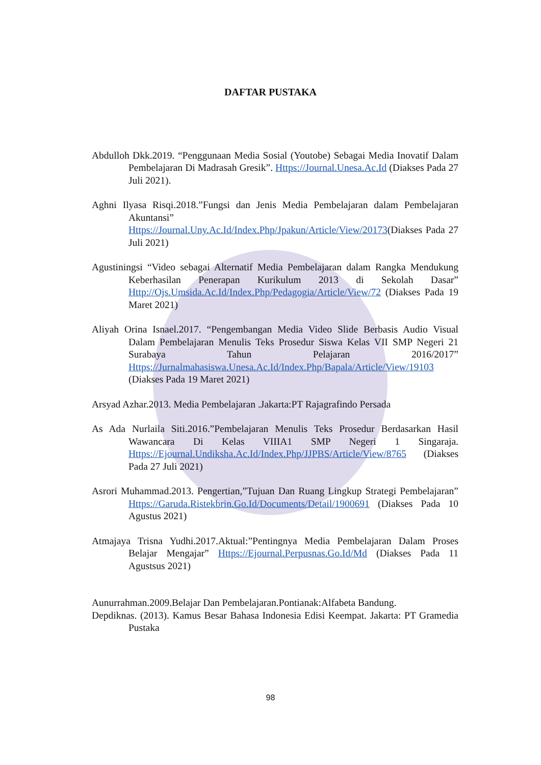DAFTAR PUSTAKA
Abdulloh Dkk.2019. “Penggunaan Media Sosial (Youtobe) Sebagai Media Inovatif Dalam Pembelajaran Di Madrasah Gresik”. Https://Journal.Unesa.Ac.Id (Diakses Pada 27 Juli 2021).
Aghni Ilyasa Risqi.2018.”Fungsi dan Jenis Media Pembelajaran dalam Pembelajaran Akuntansi” Https://Journal.Uny.Ac.Id/Index.Php/Jpakun/Article/View/20173(Diakses Pada 27 Juli 2021)
Agustiningsi “Video sebagai Alternatif Media Pembelajaran dalam Rangka Mendukung Keberhasilan Penerapan Kurikulum 2013 di Sekolah Dasar” Http://Ojs.Umsida.Ac.Id/Index.Php/Pedagogia/Article/View/72 (Diakses Pada 19 Maret 2021)
Aliyah Orina Isnael.2017. “Pengembangan Media Video Slide Berbasis Audio Visual Dalam Pembelajaran Menulis Teks Prosedur Siswa Kelas VII SMP Negeri 21 Surabaya Tahun Pelajaran 2016/2017” Https://Jurnalmahasiswa.Unesa.Ac.Id/Index.Php/Bapala/Article/View/19103 (Diakses Pada 19 Maret 2021)
Arsyad Azhar.2013. Media Pembelajaran .Jakarta:PT Rajagrafindo Persada
As Ada Nurlaila Siti.2016.”Pembelajaran Menulis Teks Prosedur Berdasarkan Hasil Wawancara Di Kelas VIIIA1 SMP Negeri 1 Singaraja. Https://Ejournal.Undiksha.Ac.Id/Index.Php/JJPBS/Article/View/8765 (Diakses Pada 27 Juli 2021)
Asrori Muhammad.2013. Pengertian,”Tujuan Dan Ruang Lingkup Strategi Pembelajaran” Https://Garuda.Ristekbrin.Go.Id/Documents/Detail/1900691 (Diakses Pada 10 Agustus 2021)
Atmajaya Trisna Yudhi.2017.Aktual:”Pentingnya Media Pembelajaran Dalam Proses Belajar Mengajar” Https://Ejournal.Perpusnas.Go.Id/Md (Diakses Pada 11 Agustsus 2021)
Aunurrahman.2009.Belajar Dan Pembelajaran.Pontianak:Alfabeta Bandung.
Depdiknas. (2013). Kamus Besar Bahasa Indonesia Edisi Keempat. Jakarta: PT Gramedia Pustaka
98